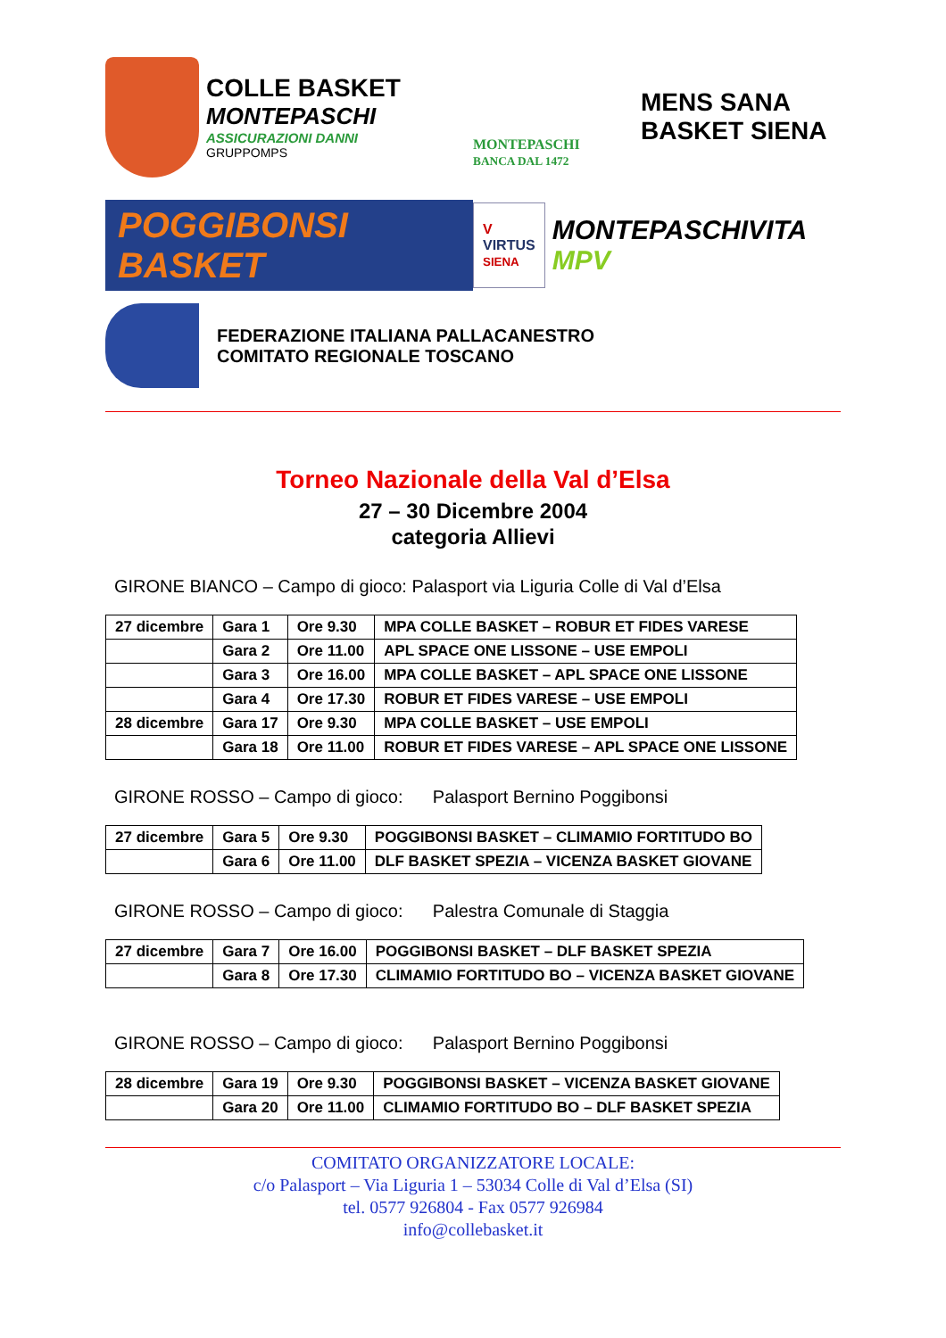COLLE BASKET
MONTEPASCHI
ASSICURAZIONI DANNI
GRUPPOMPS
MONTEPASCHI
BANCA DAL 1472
MENS SANA
BASKET SIENA
POGGIBONSI BASKET
V
VIRTUS
SIENA
MONTEPASCHIVITA
MPV
FEDERAZIONE ITALIANA PALLACANESTRO
COMITATO REGIONALE TOSCANO
Torneo Nazionale della Val d’Elsa
27 – 30 Dicembre 2004
categoria Allievi
GIRONE BIANCO – Campo di gioco: Palasport via Liguria Colle di Val d’Elsa
| 27 dicembre | Gara 1 | Ore 9.30 | MPA COLLE BASKET – ROBUR ET FIDES VARESE |
| | Gara 2 | Ore 11.00 | APL SPACE ONE LISSONE – USE EMPOLI |
| | Gara 3 | Ore 16.00 | MPA COLLE BASKET – APL SPACE ONE LISSONE |
| | Gara 4 | Ore 17.30 | ROBUR ET FIDES VARESE – USE EMPOLI |
| 28 dicembre | Gara 17 | Ore 9.30 | MPA COLLE BASKET – USE EMPOLI |
| | Gara 18 | Ore 11.00 | ROBUR ET FIDES VARESE – APL SPACE ONE LISSONE |
GIRONE ROSSO – Campo di gioco: Palasport Bernino Poggibonsi
| 27 dicembre | Gara 5 | Ore 9.30 | POGGIBONSI BASKET – CLIMAMIO FORTITUDO BO |
| | Gara 6 | Ore 11.00 | DLF BASKET SPEZIA – VICENZA BASKET GIOVANE |
GIRONE ROSSO – Campo di gioco: Palestra Comunale di Staggia
| 27 dicembre | Gara 7 | Ore 16.00 | POGGIBONSI BASKET – DLF BASKET SPEZIA |
| | Gara 8 | Ore 17.30 | CLIMAMIO FORTITUDO BO – VICENZA BASKET GIOVANE |
GIRONE ROSSO – Campo di gioco: Palasport Bernino Poggibonsi
| 28 dicembre | Gara 19 | Ore 9.30 | POGGIBONSI BASKET – VICENZA BASKET GIOVANE |
| | Gara 20 | Ore 11.00 | CLIMAMIO FORTITUDO BO – DLF BASKET SPEZIA |
COMITATO ORGANIZZATORE LOCALE:
c/o Palasport – Via Liguria 1 – 53034 Colle di Val d’Elsa (SI)
tel. 0577 926804 - Fax 0577 926984
info@collebasket.it